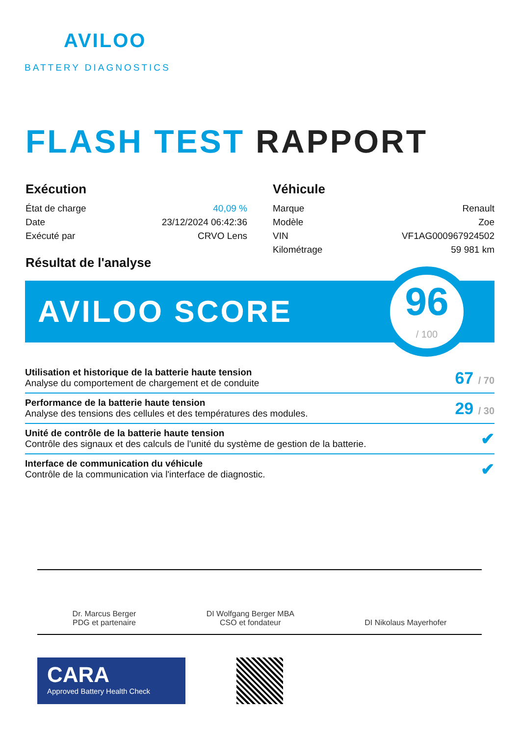AVILOO
BATTERY DIAGNOSTICS
FLASH TEST RAPPORT
Exécution
| État de charge | 40,09 % |
| Date | 23/12/2024 06:42:36 |
| Exécuté par | CRVO Lens |
Véhicule
| Marque | Renault |
| Modèle | Zoe |
| VIN | VF1AG000967924502 |
| Kilométrage | 59 981 km |
Résultat de l'analyse
AVILOO SCORE
96
/ 100
Utilisation et historique de la batterie haute tension
Analyse du comportement de chargement et de conduite
67 / 70
Performance de la batterie haute tension
Analyse des tensions des cellules et des températures des modules.
29 / 30
Unité de contrôle de la batterie haute tension
Contrôle des signaux et des calculs de l'unité du système de gestion de la batterie.
✔
Interface de communication du véhicule
Contrôle de la communication via l'interface de diagnostic.
✔
Dr. Marcus Berger
PDG et partenaire
DI Wolfgang Berger MBA
CSO et fondateur
DI Nikolaus Mayerhofer
CARA
Approved Battery Health Check